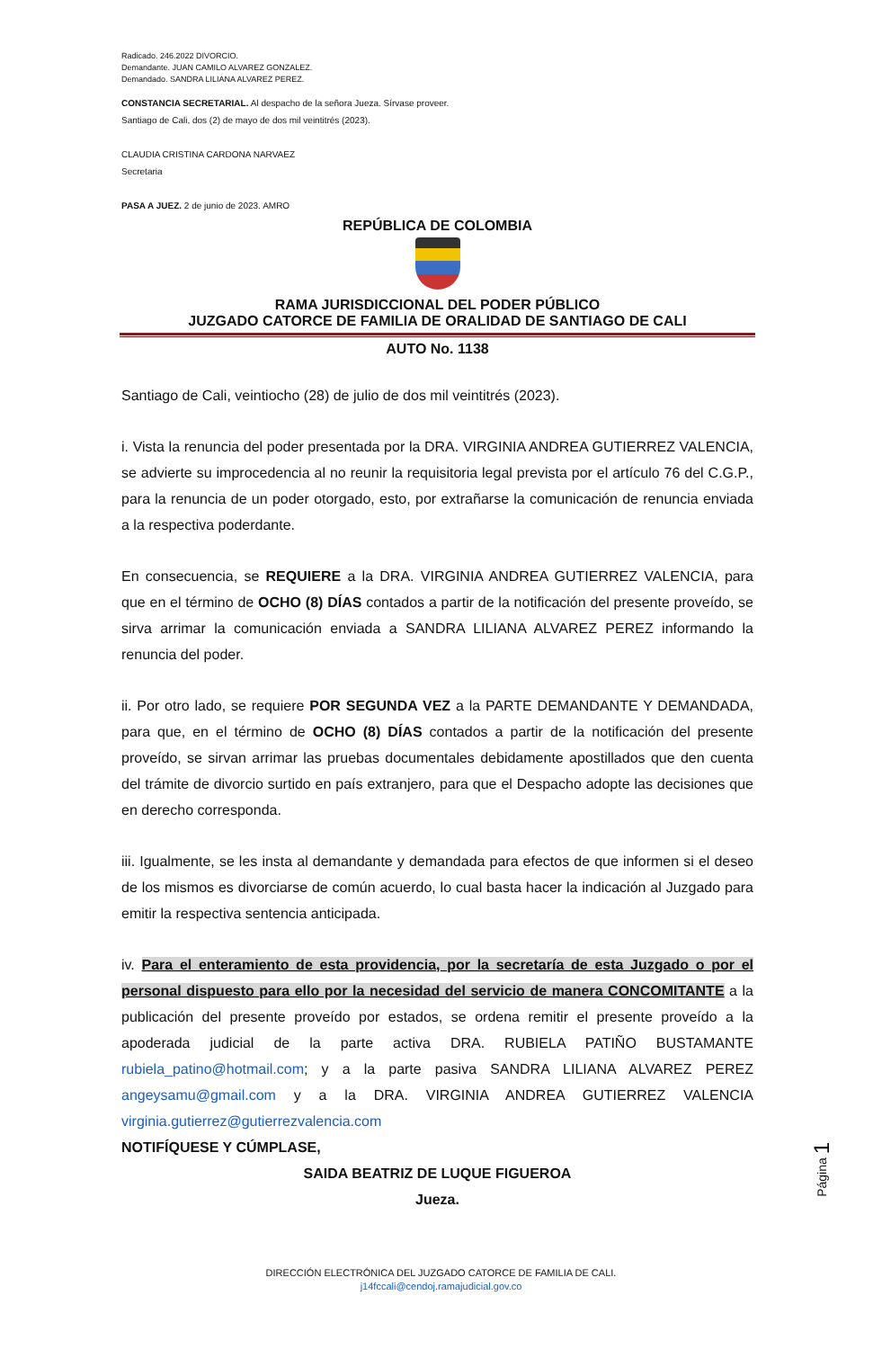Radicado. 246.2022 DIVORCIO.
Demandante. JUAN CAMILO ALVAREZ GONZALEZ.
Demandado. SANDRA LILIANA ALVAREZ PEREZ.
CONSTANCIA SECRETARIAL. Al despacho de la señora Jueza. Sírvase proveer.
Santiago de Cali, dos (2) de mayo de dos mil veintitrés (2023).
CLAUDIA CRISTINA CARDONA NARVAEZ
Secretaria
PASA A JUEZ. 2 de junio de 2023. AMRO
REPÚBLICA DE COLOMBIA
RAMA JURISDICCIONAL DEL PODER PÚBLICO
JUZGADO CATORCE DE FAMILIA DE ORALIDAD DE SANTIAGO DE CALI
AUTO No. 1138
Santiago de Cali, veintiocho (28) de julio de dos mil veintitrés (2023).
i. Vista la renuncia del poder presentada por la DRA. VIRGINIA ANDREA GUTIERREZ VALENCIA, se advierte su improcedencia al no reunir la requisitoria legal prevista por el artículo 76 del C.G.P., para la renuncia de un poder otorgado, esto, por extrañarse la comunicación de renuncia enviada a la respectiva poderdante.
En consecuencia, se REQUIERE a la DRA. VIRGINIA ANDREA GUTIERREZ VALENCIA, para que en el término de OCHO (8) DÍAS contados a partir de la notificación del presente proveído, se sirva arrimar la comunicación enviada a SANDRA LILIANA ALVAREZ PEREZ informando la renuncia del poder.
ii. Por otro lado, se requiere POR SEGUNDA VEZ a la PARTE DEMANDANTE Y DEMANDADA, para que, en el término de OCHO (8) DÍAS contados a partir de la notificación del presente proveído, se sirvan arrimar las pruebas documentales debidamente apostillados que den cuenta del trámite de divorcio surtido en país extranjero, para que el Despacho adopte las decisiones que en derecho corresponda.
iii. Igualmente, se les insta al demandante y demandada para efectos de que informen si el deseo de los mismos es divorciarse de común acuerdo, lo cual basta hacer la indicación al Juzgado para emitir la respectiva sentencia anticipada.
iv. Para el enteramiento de esta providencia, por la secretaría de esta Juzgado o por el personal dispuesto para ello por la necesidad del servicio de manera CONCOMITANTE a la publicación del presente proveído por estados, se ordena remitir el presente proveído a la apoderada judicial de la parte activa DRA. RUBIELA PATIÑO BUSTAMANTE rubiela_patino@hotmail.com; y a la parte pasiva SANDRA LILIANA ALVAREZ PEREZ angeysamu@gmail.com y a la DRA. VIRGINIA ANDREA GUTIERREZ VALENCIA virginia.gutierrez@gutierrezvalencia.com
NOTIFÍQUESE Y CÚMPLASE,
SAIDA BEATRIZ DE LUQUE FIGUEROA
Jueza.
Página 1
DIRECCIÓN ELECTRÓNICA DEL JUZGADO CATORCE DE FAMILIA DE CALI.
j14fccali@cendoj.ramajudicial.gov.co